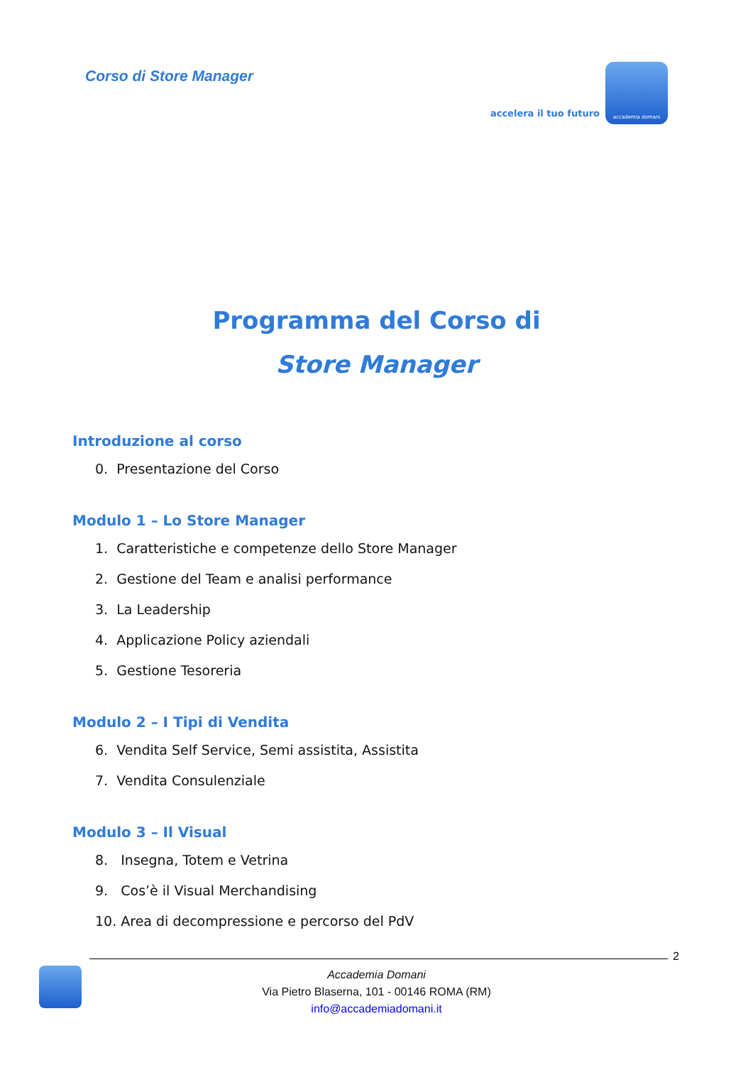Corso di Store Manager
accelera il tuo futuro
accademia domani
Programma del Corso di
Store Manager
Introduzione al corso
0. Presentazione del Corso
Modulo 1 – Lo Store Manager
1. Caratteristiche e competenze dello Store Manager
2. Gestione del Team e analisi performance
3. La Leadership
4. Applicazione Policy aziendali
5. Gestione Tesoreria
Modulo 2 – I Tipi di Vendita
6. Vendita Self Service, Semi assistita, Assistita
7. Vendita Consulenziale
Modulo 3 – Il Visual
8. Insegna, Totem e Vetrina
9. Cos’è il Visual Merchandising
10. Area di decompressione e percorso del PdV
2
Accademia Domani
Via Pietro Blaserna, 101 - 00146 ROMA (RM)
info@accademiadomani.it